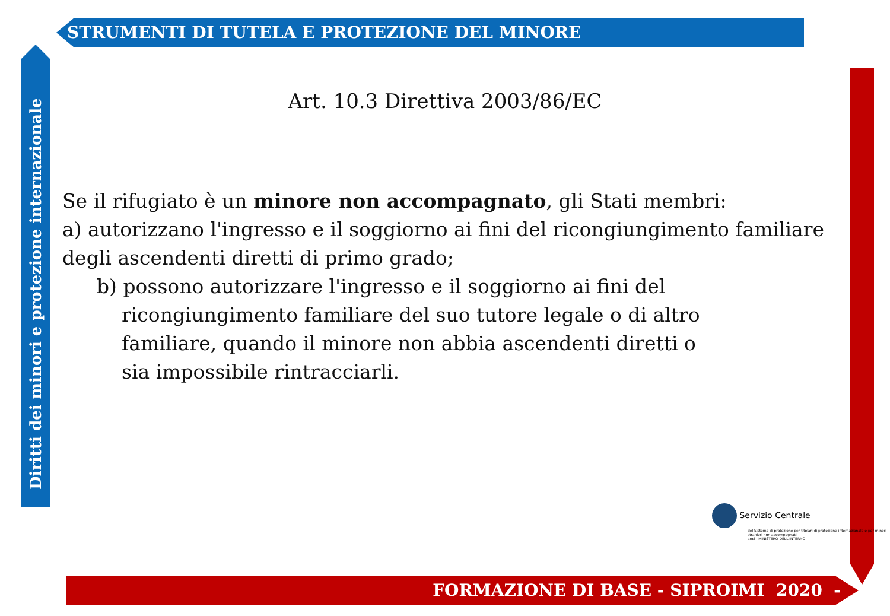STRUMENTI DI TUTELA E PROTEZIONE DEL MINORE
Diritti dei minori e protezione internazionale
Art. 10.3 Direttiva 2003/86/EC
Se il rifugiato è un minore non accompagnato, gli Stati membri:
a) autorizzano l'ingresso e il soggiorno ai fini del ricongiungimento familiare degli ascendenti diretti di primo grado;
b) possono autorizzare l'ingresso e il soggiorno ai fini del ricongiungimento familiare del suo tutore legale o di altro familiare, quando il minore non abbia ascendenti diretti o sia impossibile rintracciarli.
Servizio Centrale
del Sistema di protezione per titolari di protezione internazionale e per minori stranieri non accompagnati
anci MINISTERO DELL'INTERNO
FORMAZIONE DI BASE - SIPROIMI 2020 -